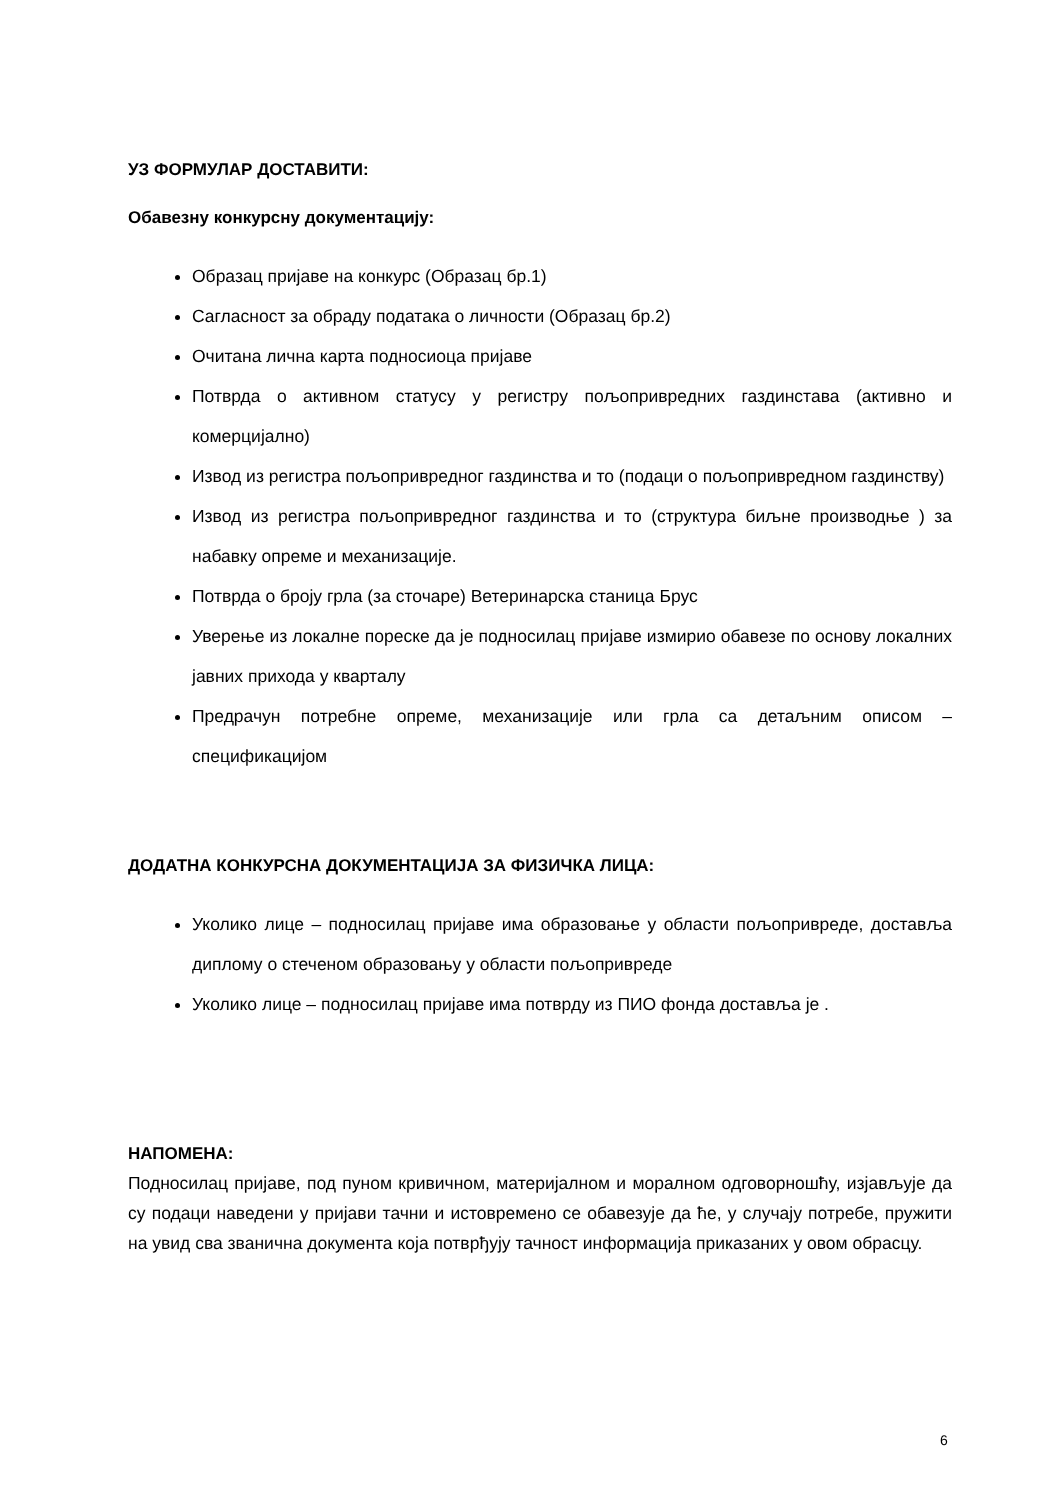УЗ ФОРМУЛАР ДОСТАВИТИ:
Обавезну конкурсну документацију:
Образац пријаве на конкурс (Образац бр.1)
Сагласност за обраду података о личности (Образац бр.2)
Очитана лична карта подносиоца пријаве
Потврда о активном статусу у регистру пољопривредних газдинстава (активно и комерцијално)
Извод из регистра пољопривредног газдинства и то (подаци о пољопривредном газдинству)
Извод из регистра пољопривредног газдинства и то (структура биљне производње ) за набавку опреме и механизације.
Потврда о броју грла (за сточаре) Ветеринарска станица Брус
Уверење из локалне пореске да је подносилац пријаве измирио обавезе по основу локалних јавних прихода у кварталу
Предрачун потребне опреме, механизације или грла са детаљним описом – спецификацијом
ДОДАТНА КОНКУРСНА ДОКУМЕНТАЦИЈА ЗА ФИЗИЧКА ЛИЦА:
Уколико лице – подносилац пријаве има образовање у области пољопривреде, доставља диплому о стеченом образовању у области пољопривреде
Уколико лице – подносилац пријаве има потврду из ПИО фонда доставља је .
НАПОМЕНА:
Подносилац пријаве, под пуном кривичном, материјалном и моралном одговорношћу, изјављује да су подаци наведени у пријави тачни и истовремено се обавезује да ће, у случају потребе, пружити на увид сва званична документа која потврђују тачност информација приказаних у овом обрасцу.
6